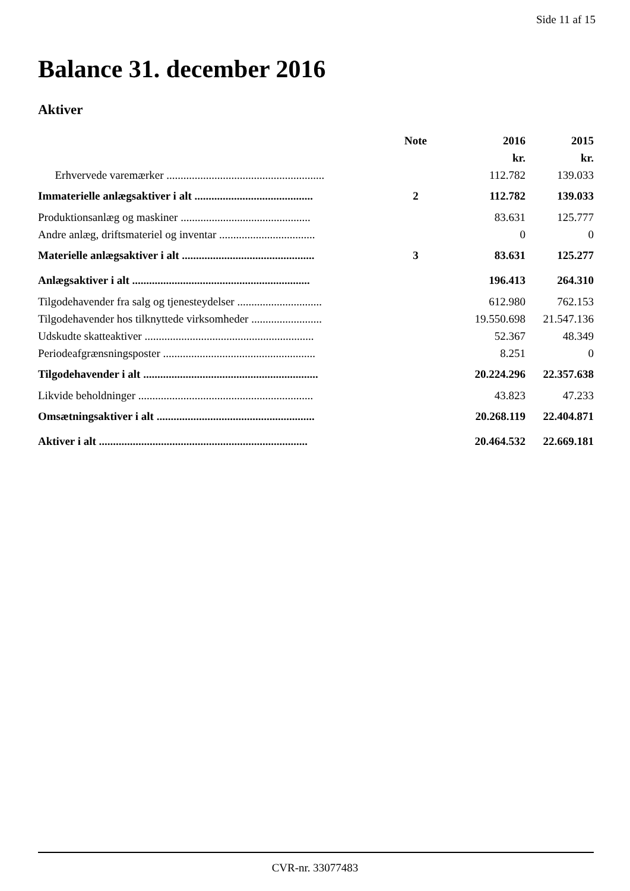Side 11 af 15
Balance 31. december 2016
Aktiver
| | Note | 2016 | 2015 |
| --- | --- | --- | --- |
| | | kr. | kr. |
| Erhvervede varemærker ........................................................ | | 112.782 | 139.033 |
| Immaterielle anlægsaktiver i alt .......................................... | 2 | 112.782 | 139.033 |
| Produktionsanlæg og maskiner .............................................. | | 83.631 | 125.777 |
| Andre anlæg, driftsmateriel og inventar .................................. | | 0 | 0 |
| Materielle anlægsaktiver i alt ............................................... | 3 | 83.631 | 125.277 |
| Anlægsaktiver i alt ............................................................... | | 196.413 | 264.310 |
| Tilgodehavender fra salg og tjenesteydelser .............................. | | 612.980 | 762.153 |
| Tilgodehavender hos tilknyttede virksomheder ......................... | | 19.550.698 | 21.547.136 |
| Udskudte skatteaktiver ............................................................ | | 52.367 | 48.349 |
| Periodeafgrænsningsposter ...................................................... | | 8.251 | 0 |
| Tilgodehavender i alt .............................................................. | | 20.224.296 | 22.357.638 |
| Likvide beholdninger .............................................................. | | 43.823 | 47.233 |
| Omsætningsaktiver i alt ........................................................ | | 20.268.119 | 22.404.871 |
| Aktiver i alt .......................................................................... | | 20.464.532 | 22.669.181 |
CVR-nr. 33077483